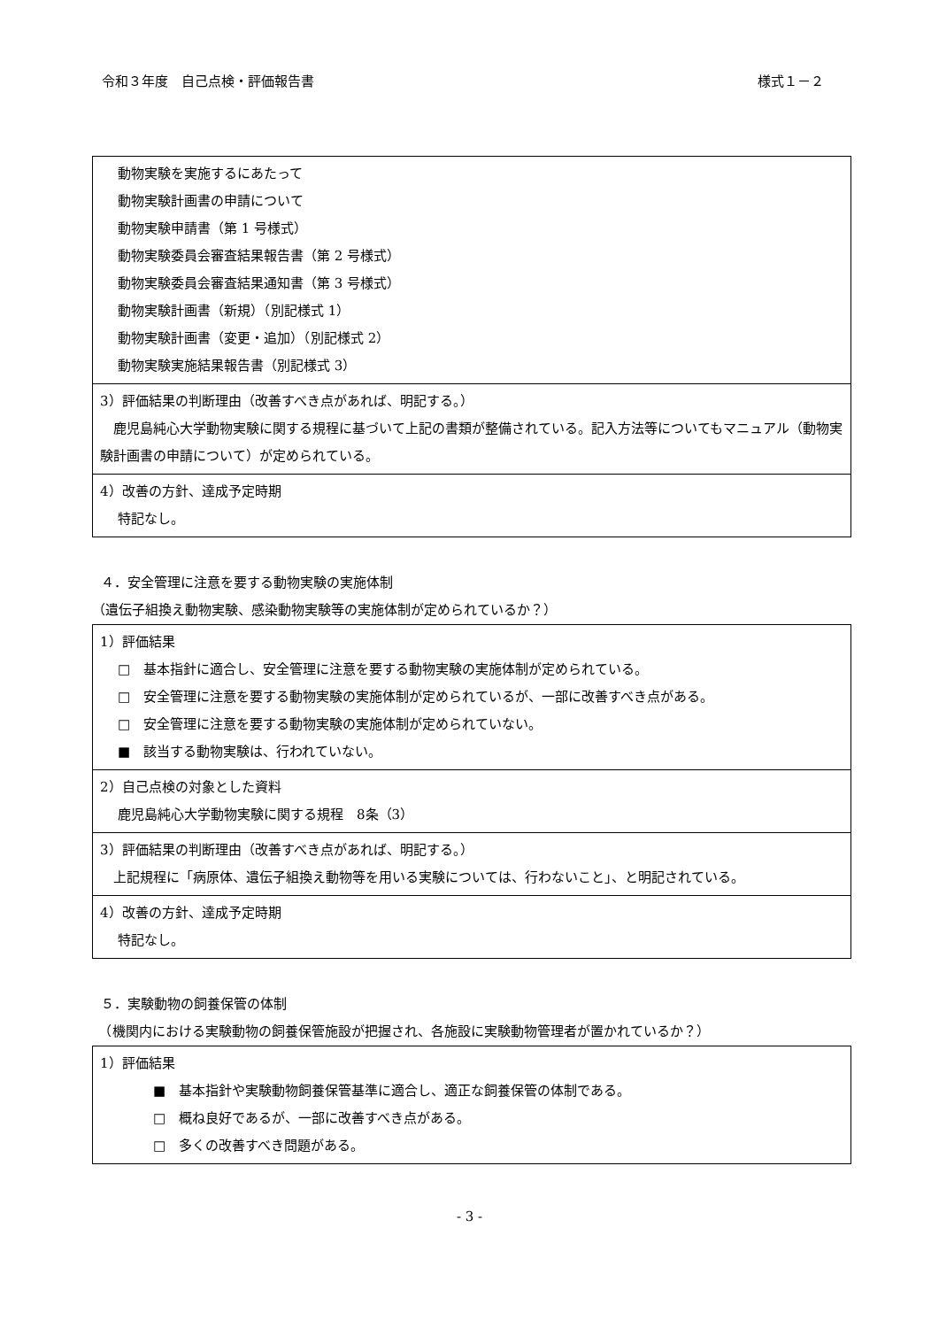令和３年度　自己点検・評価報告書 様式１－２
| 動物実験を実施するにあたって 動物実験計画書の申請について 動物実験申請書（第 1 号様式） 動物実験委員会審査結果報告書（第 2 号様式） 動物実験委員会審査結果通知書（第 3 号様式） 動物実験計画書（新規）（別記様式 1） 動物実験計画書（変更・追加）（別記様式 2） 動物実験実施結果報告書（別記様式 3） |
| 3）評価結果の判断理由（改善すべき点があれば、明記する。） 鹿児島純心大学動物実験に関する規程に基づいて上記の書類が整備されている。記入方法等についてもマニュアル（動物実験計画書の申請について）が定められている。 |
| 4）改善の方針、達成予定時期 特記なし。 |
４．安全管理に注意を要する動物実験の実施体制
（遺伝子組換え動物実験、感染動物実験等の実施体制が定められているか？）
| 1）評価結果 □ 基本指針に適合し、安全管理に注意を要する動物実験の実施体制が定められている。 □ 安全管理に注意を要する動物実験の実施体制が定められているが、一部に改善すべき点がある。 □ 安全管理に注意を要する動物実験の実施体制が定められていない。 ■ 該当する動物実験は、行われていない。 |
| 2）自己点検の対象とした資料 鹿児島純心大学動物実験に関する規程 8条（3） |
| 3）評価結果の判断理由（改善すべき点があれば、明記する。） 上記規程に「病原体、遺伝子組換え動物等を用いる実験については、行わないこと」、と明記されている。 |
| 4）改善の方針、達成予定時期 特記なし。 |
５．実験動物の飼養保管の体制
　（機関内における実験動物の飼養保管施設が把握され、各施設に実験動物管理者が置かれているか？）
| 1）評価結果 ■ 基本指針や実験動物飼養保管基準に適合し、適正な飼養保管の体制である。 □ 概ね良好であるが、一部に改善すべき点がある。 □ 多くの改善すべき問題がある。 |
- 3 -